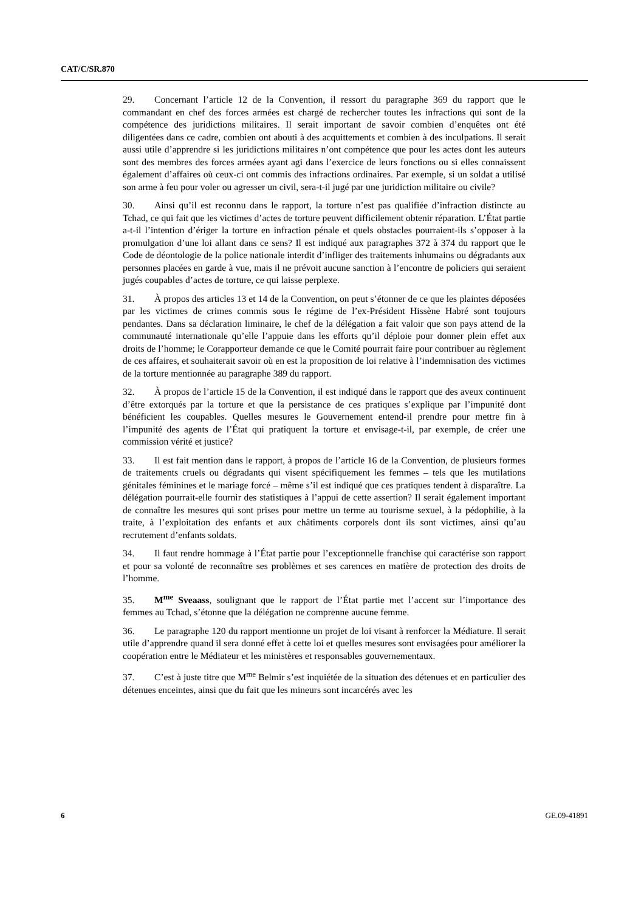CAT/C/SR.870
29. Concernant l’article 12 de la Convention, il ressort du paragraphe 369 du rapport que le commandant en chef des forces armées est chargé de rechercher toutes les infractions qui sont de la compétence des juridictions militaires. Il serait important de savoir combien d’enquêtes ont été diligentées dans ce cadre, combien ont abouti à des acquittements et combien à des inculpations. Il serait aussi utile d’apprendre si les juridictions militaires n’ont compétence que pour les actes dont les auteurs sont des membres des forces armées ayant agi dans l’exercice de leurs fonctions ou si elles connaissent également d’affaires où ceux-ci ont commis des infractions ordinaires. Par exemple, si un soldat a utilisé son arme à feu pour voler ou agresser un civil, sera-t-il jugé par une juridiction militaire ou civile?
30. Ainsi qu’il est reconnu dans le rapport, la torture n’est pas qualifiée d’infraction distincte au Tchad, ce qui fait que les victimes d’actes de torture peuvent difficilement obtenir réparation. L’État partie a-t-il l’intention d’ériger la torture en infraction pénale et quels obstacles pourraient-ils s’opposer à la promulgation d’une loi allant dans ce sens? Il est indiqué aux paragraphes 372 à 374 du rapport que le Code de déontologie de la police nationale interdit d’infliger des traitements inhumains ou dégradants aux personnes placées en garde à vue, mais il ne prévoit aucune sanction à l’encontre de policiers qui seraient jugés coupables d’actes de torture, ce qui laisse perplexe.
31. À propos des articles 13 et 14 de la Convention, on peut s’étonner de ce que les plaintes déposées par les victimes de crimes commis sous le régime de l’ex-Président Hissène Habré sont toujours pendantes. Dans sa déclaration liminaire, le chef de la délégation a fait valoir que son pays attend de la communauté internationale qu’elle l’appuie dans les efforts qu’il déploie pour donner plein effet aux droits de l’homme; le Corapporteur demande ce que le Comité pourrait faire pour contribuer au règlement de ces affaires, et souhaiterait savoir où en est la proposition de loi relative à l’indemnisation des victimes de la torture mentionnée au paragraphe 389 du rapport.
32. À propos de l’article 15 de la Convention, il est indiqué dans le rapport que des aveux continuent d’être extorqués par la torture et que la persistance de ces pratiques s’explique par l’impunité dont bénéficient les coupables. Quelles mesures le Gouvernement entend-il prendre pour mettre fin à l’impunité des agents de l’État qui pratiquent la torture et envisage-t-il, par exemple, de créer une commission vérité et justice?
33. Il est fait mention dans le rapport, à propos de l’article 16 de la Convention, de plusieurs formes de traitements cruels ou dégradants qui visent spécifiquement les femmes – tels que les mutilations génitales féminines et le mariage forcé – même s’il est indiqué que ces pratiques tendent à disparaître. La délégation pourrait-elle fournir des statistiques à l’appui de cette assertion? Il serait également important de connaître les mesures qui sont prises pour mettre un terme au tourisme sexuel, à la pédophilie, à la traite, à l’exploitation des enfants et aux châtiments corporels dont ils sont victimes, ainsi qu’au recrutement d’enfants soldats.
34. Il faut rendre hommage à l’État partie pour l’exceptionnelle franchise qui caractérise son rapport et pour sa volonté de reconnaître ses problèmes et ses carences en matière de protection des droits de l’homme.
35. M<sup>me</sup> Sveaass, soulignant que le rapport de l’État partie met l’accent sur l’importance des femmes au Tchad, s’étonne que la délégation ne comprenne aucune femme.
36. Le paragraphe 120 du rapport mentionne un projet de loi visant à renforcer la Médiature. Il serait utile d’apprendre quand il sera donné effet à cette loi et quelles mesures sont envisagées pour améliorer la coopération entre le Médiateur et les ministères et responsables gouvernementaux.
37. C’est à juste titre que M<sup>me</sup> Belmir s’est inquiétée de la situation des détenues et en particulier des détenues enceintes, ainsi que du fait que les mineurs sont incarcérés avec les
6 GE.09-41891